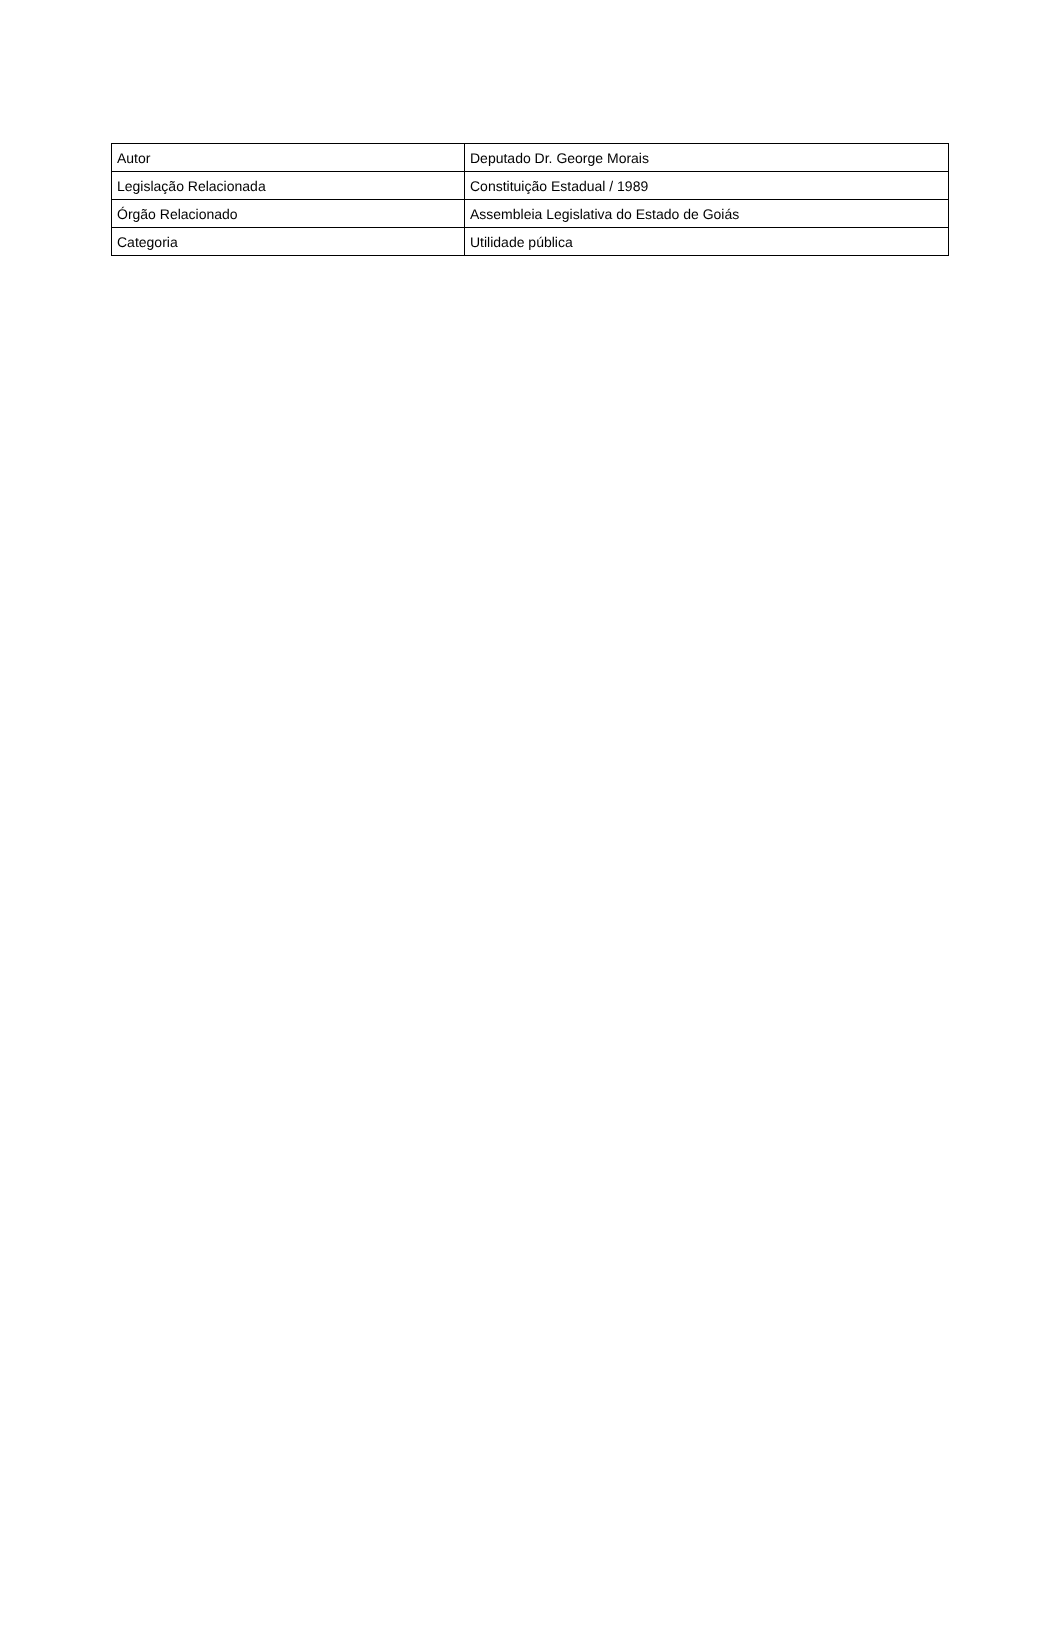| Autor | Deputado Dr. George Morais |
| Legislação Relacionada | Constituição Estadual / 1989 |
| Órgão Relacionado | Assembleia Legislativa do Estado de Goiás |
| Categoria | Utilidade pública |